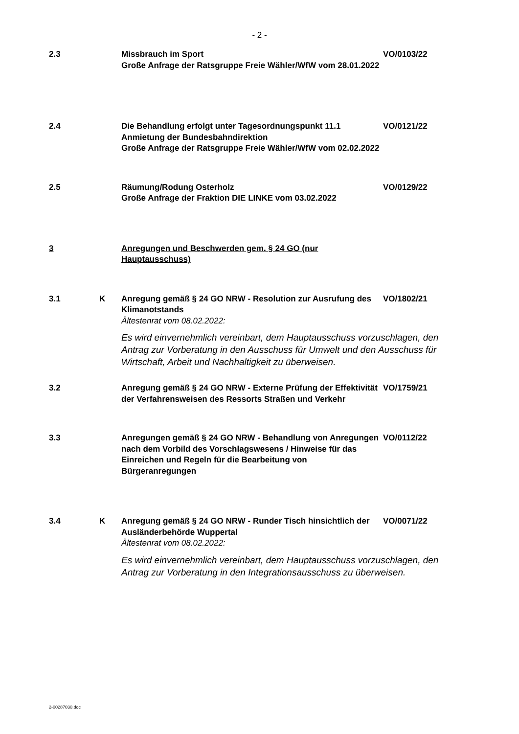- 2 -
2.3 Missbrauch im Sport
Große Anfrage der Ratsgruppe Freie Wähler/WfW vom 28.01.2022
VO/0103/22
2.4 Die Behandlung erfolgt unter Tagesordnungspunkt 11.1
Anmietung der Bundesbahndirektion
Große Anfrage der Ratsgruppe Freie Wähler/WfW vom 02.02.2022
VO/0121/22
2.5 Räumung/Rodung Osterholz
Große Anfrage der Fraktion DIE LINKE vom 03.02.2022
VO/0129/22
3 Anregungen und Beschwerden gem. § 24 GO (nur Hauptausschuss)
3.1 K Anregung gemäß § 24 GO NRW - Resolution zur Ausrufung des Klimanotstands
Ältestenrat vom 08.02.2022:
Es wird einvernehmlich vereinbart, dem Hauptausschuss vorzuschlagen, den Antrag zur Vorberatung in den Ausschuss für Umwelt und den Ausschuss für Wirtschaft, Arbeit und Nachhaltigkeit zu überweisen.
VO/1802/21
3.2 Anregung gemäß § 24 GO NRW - Externe Prüfung der Effektivität der Verfahrensweisen des Ressorts Straßen und Verkehr
VO/1759/21
3.3 Anregungen gemäß § 24 GO NRW - Behandlung von Anregungen nach dem Vorbild des Vorschlagswesens / Hinweise für das Einreichen und Regeln für die Bearbeitung von Bürgeranregungen
VO/0112/22
3.4 K Anregung gemäß § 24 GO NRW - Runder Tisch hinsichtlich der Ausländerbehörde Wuppertal
Ältestenrat vom 08.02.2022:
Es wird einvernehmlich vereinbart, dem Hauptausschuss vorzuschlagen, den Antrag zur Vorberatung in den Integrationsausschuss zu überweisen.
VO/0071/22
2-00287030.doc